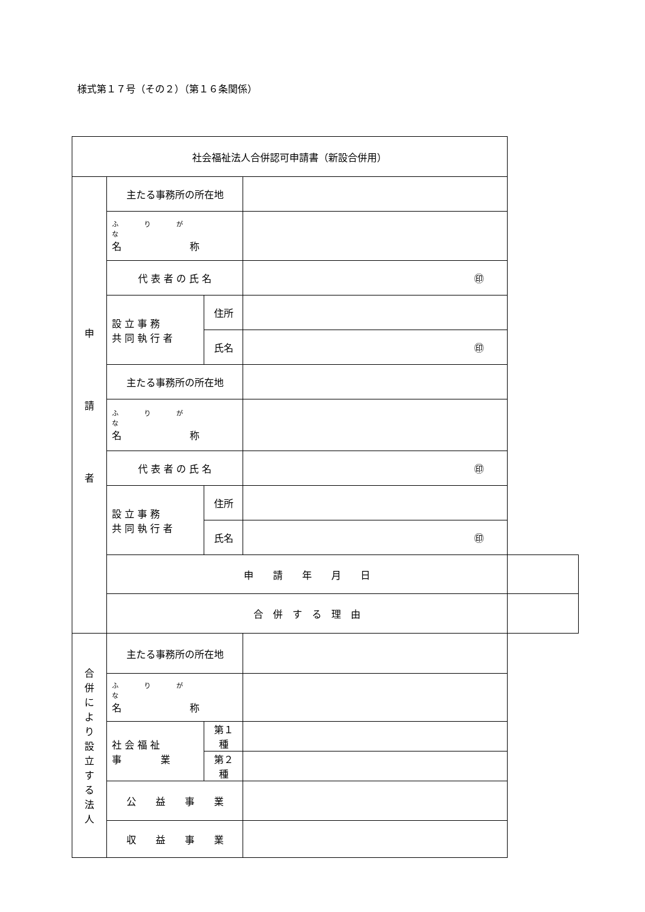様式第１７号（その２）（第１６条関係）
| 社会福祉法人合併認可申請書（新設合併用） | | | | |
| 申 請 者 | 主たる事務所の所在地 | | | |
| | ふりがな 名 称 | | | |
| | 代 表 者 の 氏 名 | | ㊞ | |
| | 設 立 事 務 共 同 執 行 者 | 住所 | | |
| | | 氏名 | ㊞ | |
| | 主たる事務所の所在地 | | | |
| | ふりがな 名 称 | | | |
| | 代 表 者 の 氏 名 | | ㊞ | |
| | 設 立 事 務 共 同 執 行 者 | 住所 | | |
| | | 氏名 | ㊞ | |
| | 申 請 年 月 日 | | | |
| | 合 併 す る 理 由 | | | |
| 合 併 に よ り 設 立 す る 法 人 | 主たる事務所の所在地 | | | |
| | ふりがな 名 称 | | | |
| | 社 会 福 祉 事 業 | 第１種 | | |
| | | 第２種 | | |
| | 公 益 事 業 | | | |
| | 収 益 事 業 | | | |